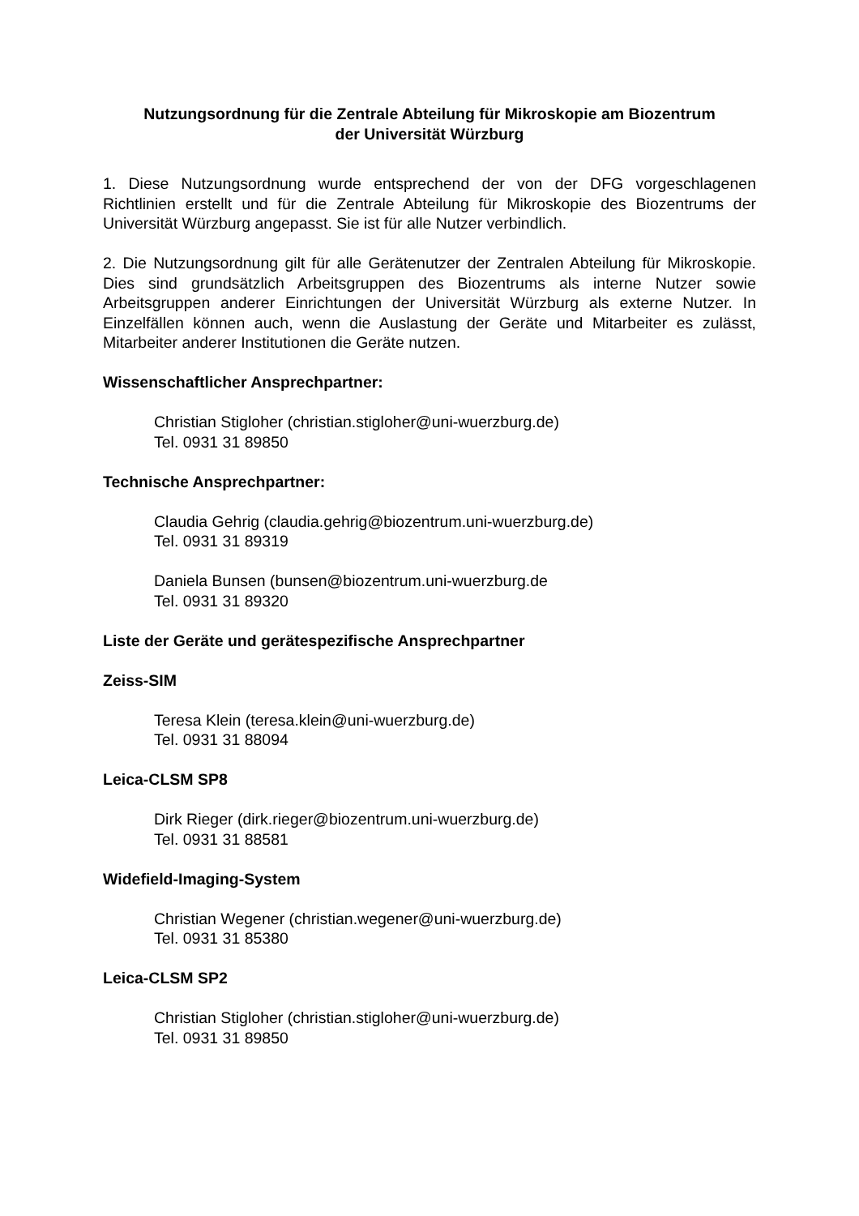Nutzungsordnung für die Zentrale Abteilung für Mikroskopie am Biozentrum
der Universität Würzburg
1. Diese Nutzungsordnung wurde entsprechend der von der DFG vorgeschlagenen Richtlinien erstellt und für die Zentrale Abteilung für Mikroskopie des Biozentrums der Universität Würzburg angepasst. Sie ist für alle Nutzer verbindlich.
2. Die Nutzungsordnung gilt für alle Gerätenutzer der Zentralen Abteilung für Mikroskopie. Dies sind grundsätzlich Arbeitsgruppen des Biozentrums als interne Nutzer sowie Arbeitsgruppen anderer Einrichtungen der Universität Würzburg als externe Nutzer. In Einzelfällen können auch, wenn die Auslastung der Geräte und Mitarbeiter es zulässt, Mitarbeiter anderer Institutionen die Geräte nutzen.
Wissenschaftlicher Ansprechpartner:
Christian Stigloher (christian.stigloher@uni-wuerzburg.de)
Tel. 0931 31 89850
Technische Ansprechpartner:
Claudia Gehrig (claudia.gehrig@biozentrum.uni-wuerzburg.de)
Tel. 0931 31 89319
Daniela Bunsen (bunsen@biozentrum.uni-wuerzburg.de
Tel. 0931 31 89320
Liste der Geräte und gerätespezifische Ansprechpartner
Zeiss-SIM
Teresa Klein (teresa.klein@uni-wuerzburg.de)
Tel. 0931 31 88094
Leica-CLSM SP8
Dirk Rieger (dirk.rieger@biozentrum.uni-wuerzburg.de)
Tel. 0931 31 88581
Widefield-Imaging-System
Christian Wegener (christian.wegener@uni-wuerzburg.de)
Tel. 0931 31 85380
Leica-CLSM SP2
Christian Stigloher (christian.stigloher@uni-wuerzburg.de)
Tel. 0931 31 89850